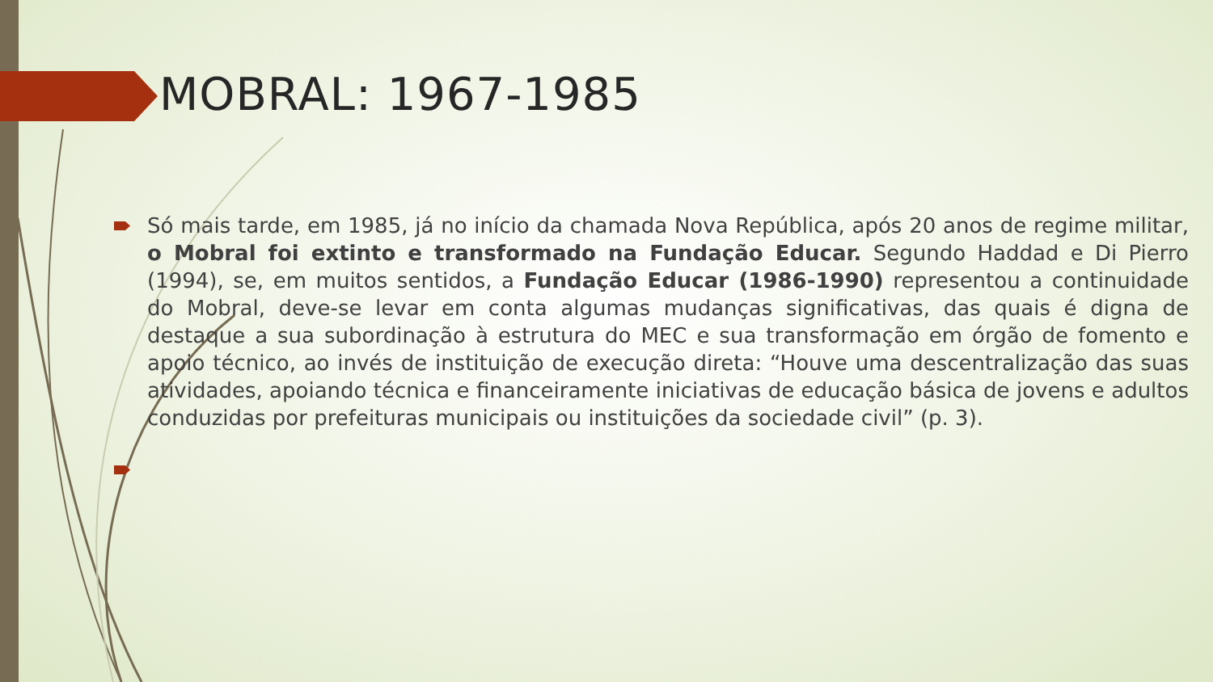MOBRAL: 1967-1985
Só mais tarde, em 1985, já no início da chamada Nova República, após 20 anos de regime militar, o Mobral foi extinto e transformado na Fundação Educar. Segundo Haddad e Di Pierro (1994), se, em muitos sentidos, a Fundação Educar (1986-1990) representou a continuidade do Mobral, deve-se levar em conta algumas mudanças significativas, das quais é digna de destaque a sua subordinação à estrutura do MEC e sua transformação em órgão de fomento e apoio técnico, ao invés de instituição de execução direta: “Houve uma descentralização das suas atividades, apoiando técnica e financeiramente iniciativas de educação básica de jovens e adultos conduzidas por prefeituras municipais ou instituições da sociedade civil” (p. 3).